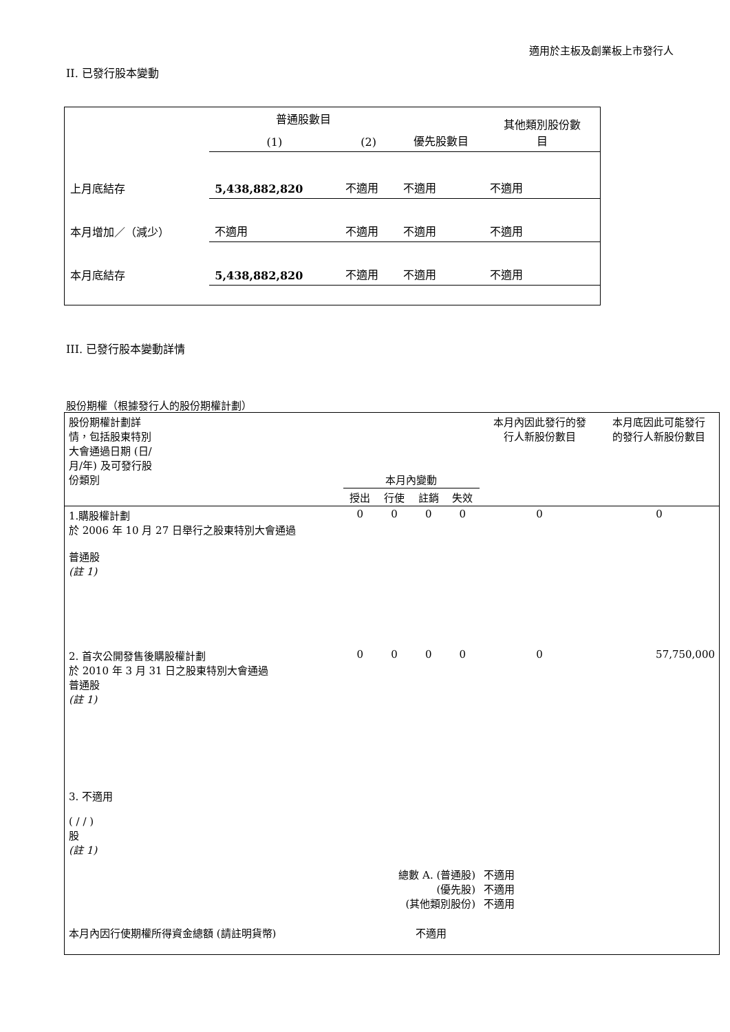適用於主板及創業板上市發行人
II. 已發行股本變動
| | 普通股數目 | | | 其他類別股份數 目 |
| | (1) | (2) | 優先股數目 | |
| 上月底結存 | 5,438,882,820 | 不適用 | 不適用 | 不適用 |
| 本月增加／（減少） | 不適用 | 不適用 | 不適用 | 不適用 |
| 本月底結存 | 5,438,882,820 | 不適用 | 不適用 | 不適用 |
III. 已發行股本變動詳情
股份期權（根據發行人的股份期權計劃）
| 股份期權計劃詳 情，包括股東特別 大會通過日期 (日/ 月/年) 及可發行股 份類別 | 本月內變動 | | | | 本月內因此發行的發 行人新股份數目 | 本月底因此可能發行 的發行人新股份數目 |
| | 授出 | 行使 | 註銷 | 失效 | | |
| 1.購股權計劃 於 2006 年 10 月 27 日舉行之股東特別大會通過 普通股 (註 1) | 0 | 0 | 0 | 0 | 0 | 0 |
| 2. 首次公開發售後購股權計劃 於 2010 年 3 月 31 日之股東特別大會通過 普通股 (註 1) | 0 | 0 | 0 | 0 | 0 | 57,750,000 |
| 3. 不適用 ( / / ) 股 (註 1) | | | | | | |
| 總數 A. (普通股) (優先股) (其他類別股份) | | | | | 不適用 不適用 不適用 | |
| 本月內因行使期權所得資金總額 (請註明貨幣) | | | 不適用 | | | |